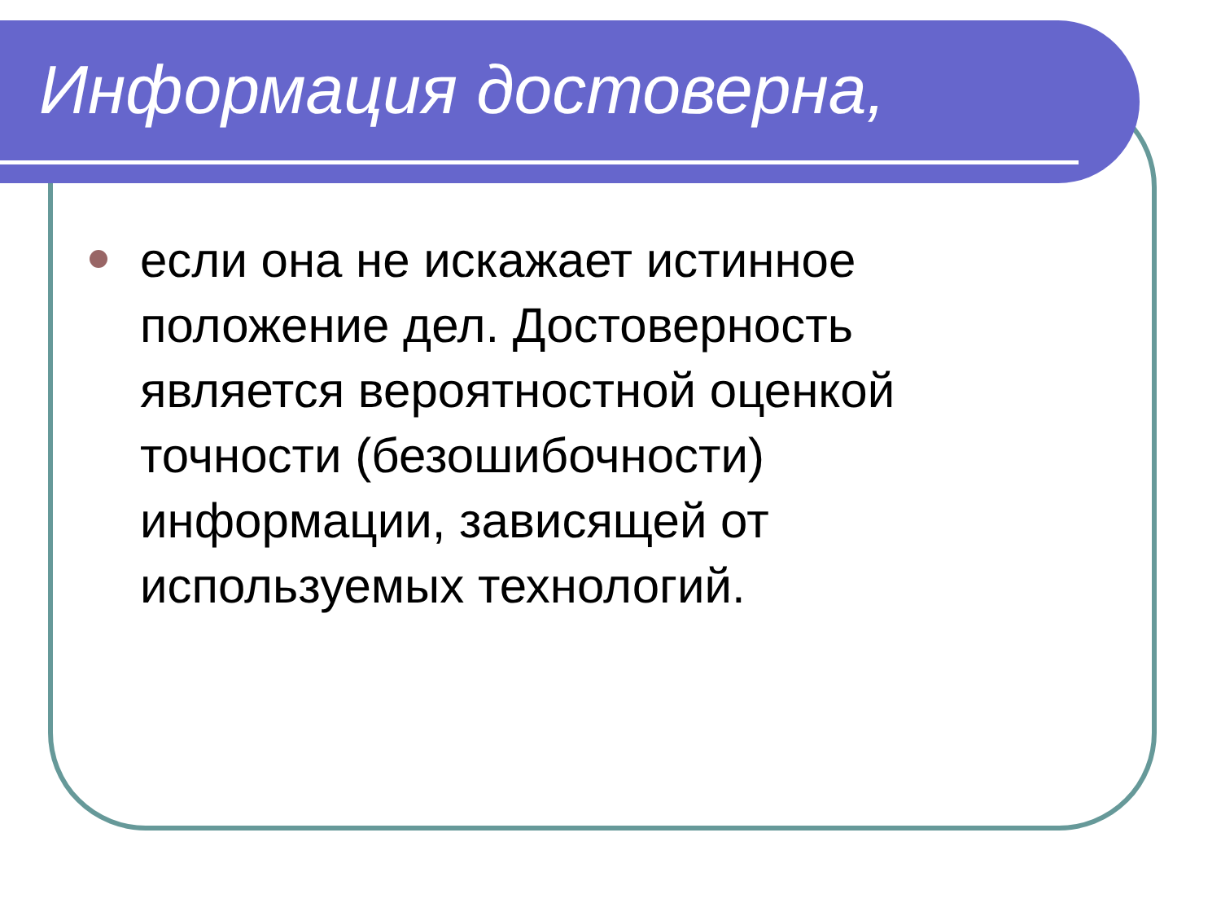Информация достоверна,
если она не искажает истинное положение дел. Достоверность является вероятностной оценкой точности (безошибочности) информации, зависящей от используемых технологий.